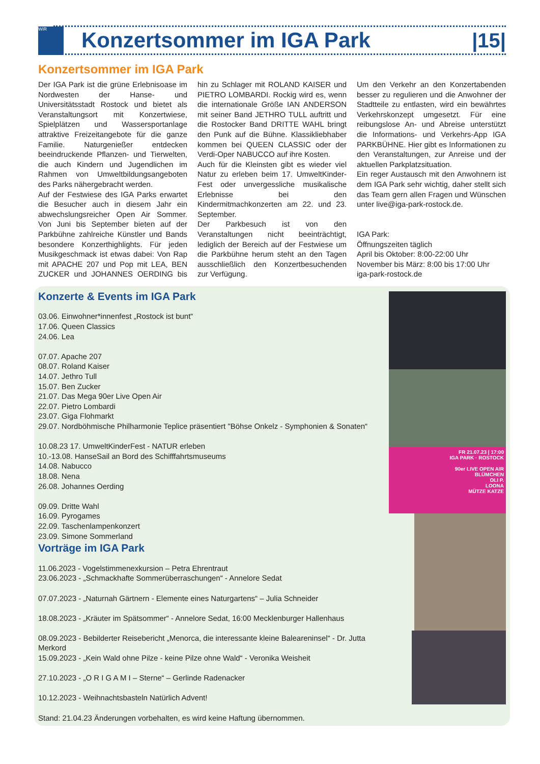WiR
Konzertsommer im IGA Park |15|
Konzertsommer im IGA Park
Der IGA Park ist die grüne Erlebnisoase im Nordwesten der Hanse- und Universitätsstadt Rostock und bietet als Veranstaltungsort mit Konzertwiese, Spielplätzen und Wassersportanlage attraktive Freizeitangebote für die ganze Familie. Naturgenießer entdecken beeindruckende Pflanzen- und Tierwelten, die auch Kindern und Jugendlichen im Rahmen von Umweltbildungsangeboten des Parks nähergebracht werden.
Auf der Festwiese des IGA Parks erwartet die Besucher auch in diesem Jahr ein abwechslungsreicher Open Air Sommer. Von Juni bis September bieten auf der Parkbühne zahlreiche Künstler und Bands besondere Konzerthighlights. Für jeden Musikgeschmack ist etwas dabei: Von Rap mit APACHE 207 und Pop mit LEA, BEN ZUCKER und JOHANNES OERDING bis hin zu Schlager mit ROLAND KAISER und PIETRO LOMBARDI. Rockig wird es, wenn die internationale Größe IAN ANDERSON mit seiner Band JETHRO TULL auftritt und die Rostocker Band DRITTE WAHL bringt den Punk auf die Bühne. Klassikliebhaber kommen bei QUEEN CLASSIC oder der Verdi-Oper NABUCCO auf ihre Kosten.
Auch für die Kleinsten gibt es wieder viel Natur zu erleben beim 17. UmweltKinder-Fest oder unvergessliche musikalische Erlebnisse bei den Kindermitmachkonzerten am 22. und 23. September.
Der Parkbesuch ist von den Veranstaltungen nicht beeinträchtigt, lediglich der Bereich auf der Festwiese um die Parkbühne herum steht an den Tagen ausschließlich den Konzertbesuchenden zur Verfügung.
Um den Verkehr an den Konzertabenden besser zu regulieren und die Anwohner der Stadtteile zu entlasten, wird ein bewährtes Verkehrskonzept umgesetzt. Für eine reibungslose An- und Abreise unterstützt die Informations- und Verkehrs-App IGA PARKBÜHNE. Hier gibt es Informationen zu den Veranstaltungen, zur Anreise und der aktuellen Parkplatzsituation.
Ein reger Austausch mit den Anwohnern ist dem IGA Park sehr wichtig, daher stellt sich das Team gern allen Fragen und Wünschen unter live@iga-park-rostock.de.
IGA Park:
Öffnungszeiten täglich
April bis Oktober: 8:00-22:00 Uhr
November bis März: 8:00 bis 17:00 Uhr
iga-park-rostock.de
Konzerte & Events im IGA Park
03.06. Einwohner*innenfest „Rostock ist bunt“
17.06. Queen Classics
24.06. Lea
07.07. Apache 207
08.07. Roland Kaiser
14.07. Jethro Tull
15.07. Ben Zucker
21.07. Das Mega 90er Live Open Air
22.07. Pietro Lombardi
23.07. Giga Flohmarkt
29.07. Nordböhmische Philharmonie Teplice präsentiert "Böhse Onkelz - Symphonien & Sonaten“
10.08.23 17. UmweltKinderFest - NATUR erleben
10.-13.08. HanseSail an Bord des Schifffahrtsmuseums
14.08. Nabucco
18.08. Nena
26.08. Johannes Oerding
09.09. Dritte Wahl
16.09. Pyrogames
22.09. Taschenlampenkonzert
23.09. Simone Sommerland
Vorträge im IGA Park
11.06.2023 - Vogelstimmenexkursion – Petra Ehrentraut
23.06.2023 - „Schmackhafte Sommerüberraschungen“ - Annelore Sedat
07.07.2023 - „Naturnah Gärtnern - Elemente eines Naturgartens“ – Julia Schneider
18.08.2023 - „Kräuter im Spätsommer“ - Annelore Sedat, 16:00 Mecklenburger Hallenhaus
08.09.2023 - Bebilderter Reisebericht „Menorca, die interessante kleine Baleareninsel“ - Dr. Jutta Merkord
15.09.2023 - „Kein Wald ohne Pilze - keine Pilze ohne Wald“ - Veronika Weisheit
27.10.2023 - „O R I G A M I – Sterne“ – Gerlinde Radenacker
10.12.2023 - Weihnachtsbasteln Natürlich Advent!
Stand: 21.04.23 Änderungen vorbehalten, es wird keine Haftung übernommen.
FR 21.07.23 | 17:00
IGA PARK · ROSTOCK
90er LIVE OPEN AIR
BLÜMCHEN
OLI P.
LOONA
MÜTZE KATZE